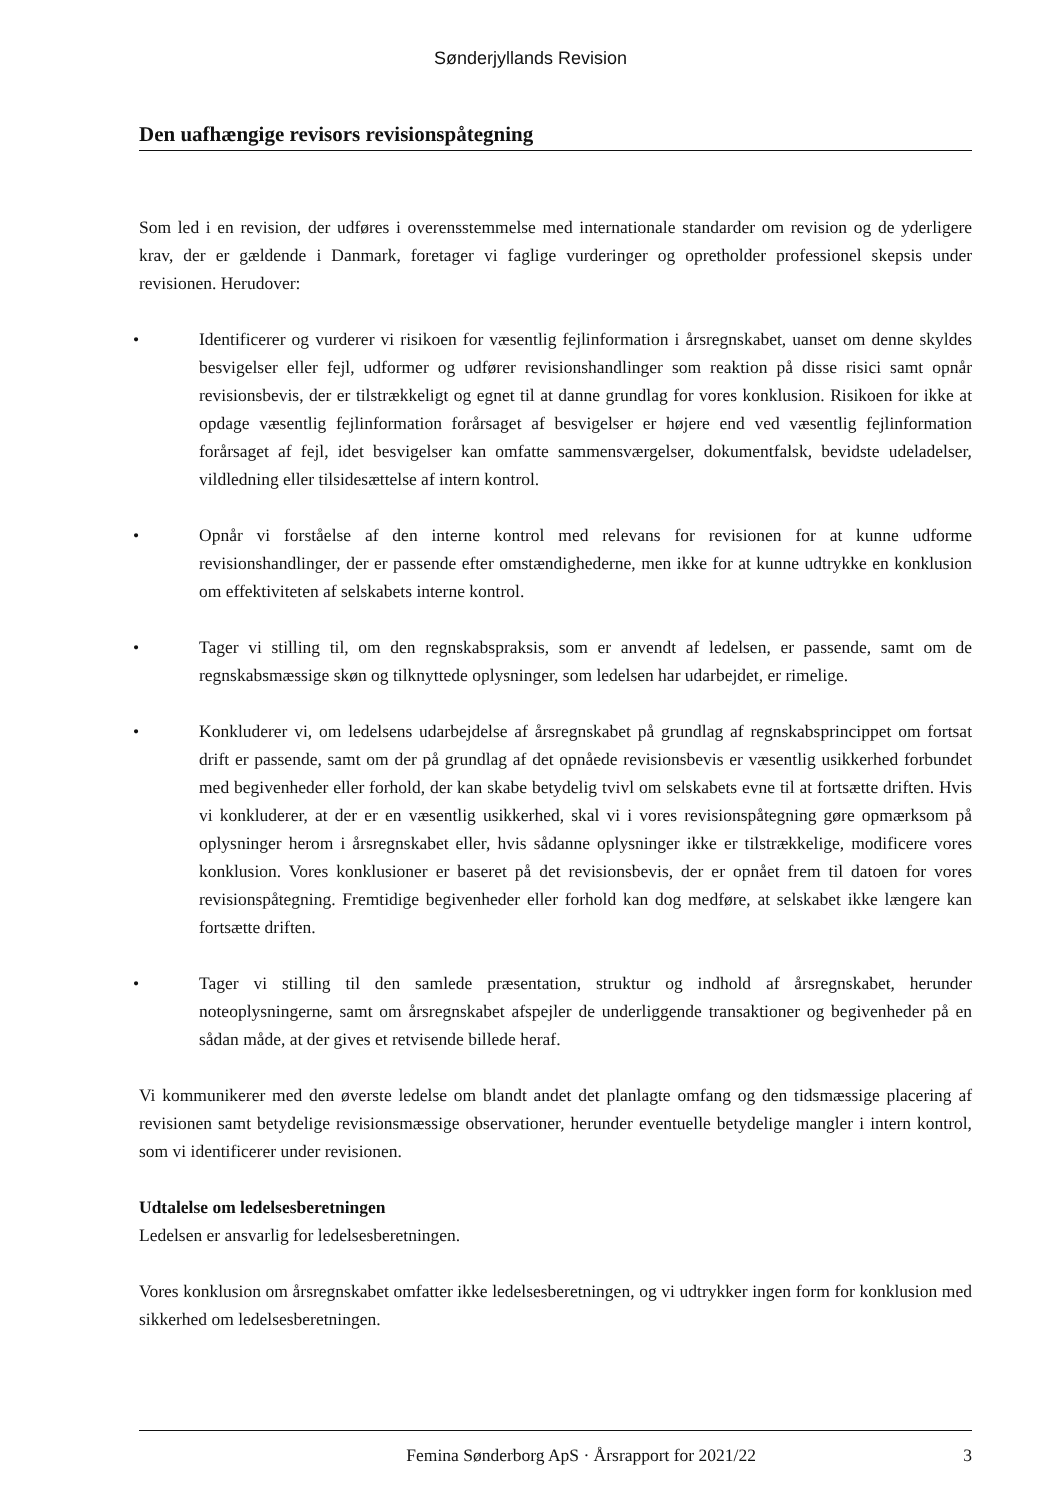Sønderjyllands Revision
Den uafhængige revisors revisionspåtegning
Som led i en revision, der udføres i overensstemmelse med internationale standarder om revision og de yderligere krav, der er gældende i Danmark, foretager vi faglige vurderinger og opretholder professionel skepsis under revisionen. Herudover:
• Identificerer og vurderer vi risikoen for væsentlig fejlinformation i årsregnskabet, uanset om denne skyldes besvigelser eller fejl, udformer og udfører revisionshandlinger som reaktion på disse risici samt opnår revisionsbevis, der er tilstrækkeligt og egnet til at danne grundlag for vores konklusion. Risikoen for ikke at opdage væsentlig fejlinformation forårsaget af besvigelser er højere end ved væsentlig fejlinformation forårsaget af fejl, idet besvigelser kan omfatte sammensværgelser, dokumentfalsk, bevidste udeladelser, vildledning eller tilsidesættelse af intern kontrol.
• Opnår vi forståelse af den interne kontrol med relevans for revisionen for at kunne udforme revisionshandlinger, der er passende efter omstændighederne, men ikke for at kunne udtrykke en konklusion om effektiviteten af selskabets interne kontrol.
• Tager vi stilling til, om den regnskabspraksis, som er anvendt af ledelsen, er passende, samt om de regnskabsmæssige skøn og tilknyttede oplysninger, som ledelsen har udarbejdet, er rimelige.
• Konkluderer vi, om ledelsens udarbejdelse af årsregnskabet på grundlag af regnskabsprincippet om fortsat drift er passende, samt om der på grundlag af det opnåede revisionsbevis er væsentlig usikkerhed forbundet med begivenheder eller forhold, der kan skabe betydelig tvivl om selskabets evne til at fortsætte driften. Hvis vi konkluderer, at der er en væsentlig usikkerhed, skal vi i vores revisionspåtegning gøre opmærksom på oplysninger herom i årsregnskabet eller, hvis sådanne oplysninger ikke er tilstrækkelige, modificere vores konklusion. Vores konklusioner er baseret på det revisionsbevis, der er opnået frem til datoen for vores revisionspåtegning. Fremtidige begivenheder eller forhold kan dog medføre, at selskabet ikke længere kan fortsætte driften.
• Tager vi stilling til den samlede præsentation, struktur og indhold af årsregnskabet, herunder noteoplysningerne, samt om årsregnskabet afspejler de underliggende transaktioner og begivenheder på en sådan måde, at der gives et retvisende billede heraf.
Vi kommunikerer med den øverste ledelse om blandt andet det planlagte omfang og den tidsmæssige placering af revisionen samt betydelige revisionsmæssige observationer, herunder eventuelle betydelige mangler i intern kontrol, som vi identificerer under revisionen.
Udtalelse om ledelsesberetningen
Ledelsen er ansvarlig for ledelsesberetningen.
Vores konklusion om årsregnskabet omfatter ikke ledelsesberetningen, og vi udtrykker ingen form for konklusion med sikkerhed om ledelsesberetningen.
Femina Sønderborg ApS · Årsrapport for 2021/22 3